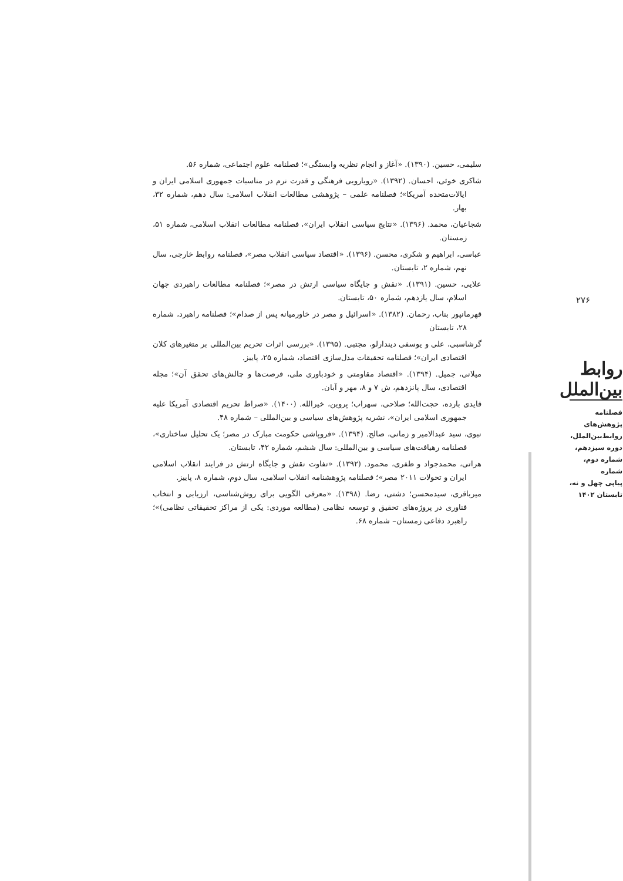سلیمی، حسین. (۱۳۹۰). «آغاز و انجام نظریه وابستگی»؛ فصلنامه علوم اجتماعی، شماره ۵۶.
شاکری خوئی، احسان. (۱۳۹۲). «رویارویی فرهنگی و قدرت نرم در مناسبات جمهوری اسلامی ایران و ایالات‌متحده آمریکا»؛ فصلنامه علمی – پژوهشی مطالعات انقلاب اسلامی: سال دهم، شماره ۳۲، بهار.
شجاعیان، محمد. (۱۳۹۶). «نتایج سیاسی انقلاب ایران»، فصلنامه مطالعات انقلاب اسلامی، شماره ۵۱، زمستان.
عباسی، ابراهیم و شکری، محسن. (۱۳۹۶). «اقتصاد سیاسی انقلاب مصر»، فصلنامه روابط خارجی، سال نهم، شماره ۲، تابستان.
علایی، حسین. (۱۳۹۱). «نقش و جایگاه سیاسی ارتش در مصر»؛ فصلنامه مطالعات راهبردی جهان اسلام، سال یازدهم، شماره ۵۰، تابستان.
قهرمانپور بناب، رحمان. (۱۳۸۲). «اسرائیل و مصر در خاورمیانه پس از صدام»؛ فصلنامه راهبرد، شماره ۲۸، تابستان
گرشاسبی، علی و یوسفی دیندارلو، مجتبی. (۱۳۹۵). «بررسی اثرات تحریم بین‌المللی بر متغیرهای کلان اقتصادی ایران»؛ فصلنامه تحقیقات مدل‌سازی اقتصاد، شماره ۲۵، پاییز.
میلانی، جمیل. (۱۳۹۴). «اقتصاد مقاومتی و خودباوری ملی، فرصت‌ها و چالش‌های تحقق آن»؛ مجله اقتصادی، سال پانزدهم، ش ۷ و ۸، مهر و آبان.
قایدی بارده، حجت‌الله؛ صلاحی، سهراب؛ پروین، خیرالله. (۱۴۰۰). «صراط تحریم اقتصادی آمریکا علیه جمهوری اسلامی ایران»، نشریه پژوهش‌های سیاسی و بین‌المللی – شماره ۴۸.
نبوی، سید عبدالامیر و زمانی، صالح. (۱۳۹۴). «فروپاشی حکومت مبارک در مصر؛ یک تحلیل ساختاری»، فصلنامه رهیافت‌های سیاسی و بین‌المللی: سال ششم، شماره ۴۲، تابستان.
هراتی، محمدجواد و ظفری، محمود. (۱۳۹۲). «تفاوت نقش و جایگاه ارتش در فرایند انقلاب اسلامی ایران و تحولات ۲۰۱۱ مصر»؛ فصلنامه پژوهشنامه انقلاب اسلامی، سال دوم، شماره ۸، پاییز.
میرباقری، سیدمحسن؛ دشتی، رضا. (۱۳۹۸). «معرفی الگویی برای روش‌شناسی، ارزیابی و انتخاب فناوری در پروژه‌های تحقیق و توسعه نظامی (مطالعه موردی: یکی از مراکز تحقیقاتی نظامی)»؛ راهبرد دفاعی زمستان– شماره ۶۸.
۲۷۶
روابط بین‌الملل
فصلنامه
پژوهش‌های
روابط‌بین‌الملل،
دوره سیزدهم،
شماره دوم، شماره
پیاپی چهل و نه،
تابستان ۱۴۰۲